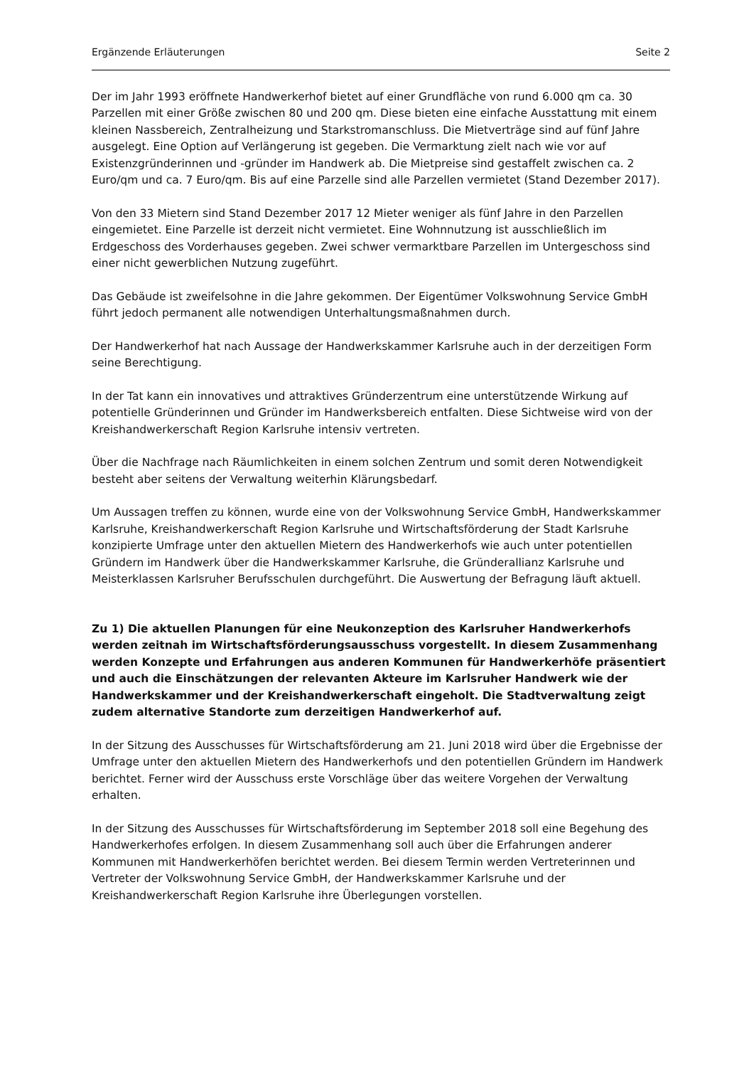Ergänzende Erläuterungen Seite 2
Der im Jahr 1993 eröffnete Handwerkerhof bietet auf einer Grundfläche von rund 6.000 qm ca. 30 Parzellen mit einer Größe zwischen 80 und 200 qm. Diese bieten eine einfache Ausstattung mit einem kleinen Nassbereich, Zentralheizung und Starkstromanschluss. Die Mietverträge sind auf fünf Jahre ausgelegt. Eine Option auf Verlängerung ist gegeben. Die Vermarktung zielt nach wie vor auf Existenzgründerinnen und -gründer im Handwerk ab. Die Mietpreise sind gestaffelt zwischen ca. 2 Euro/qm und ca. 7 Euro/qm. Bis auf eine Parzelle sind alle Parzellen vermietet (Stand Dezember 2017).
Von den 33 Mietern sind Stand Dezember 2017 12 Mieter weniger als fünf Jahre in den Parzellen eingemietet. Eine Parzelle ist derzeit nicht vermietet. Eine Wohnnutzung ist ausschließlich im Erdgeschoss des Vorderhauses gegeben. Zwei schwer vermarktbare Parzellen im Untergeschoss sind einer nicht gewerblichen Nutzung zugeführt.
Das Gebäude ist zweifelsohne in die Jahre gekommen. Der Eigentümer Volkswohnung Service GmbH führt jedoch permanent alle notwendigen Unterhaltungsmaßnahmen durch.
Der Handwerkerhof hat nach Aussage der Handwerkskammer Karlsruhe auch in der derzeitigen Form seine Berechtigung.
In der Tat kann ein innovatives und attraktives Gründerzentrum eine unterstützende Wirkung auf potentielle Gründerinnen und Gründer im Handwerksbereich entfalten. Diese Sichtweise wird von der Kreishandwerkerschaft Region Karlsruhe intensiv vertreten.
Über die Nachfrage nach Räumlichkeiten in einem solchen Zentrum und somit deren Notwendigkeit besteht aber seitens der Verwaltung weiterhin Klärungsbedarf.
Um Aussagen treffen zu können, wurde eine von der Volkswohnung Service GmbH, Handwerkskammer Karlsruhe, Kreishandwerkerschaft Region Karlsruhe und Wirtschaftsförderung der Stadt Karlsruhe konzipierte Umfrage unter den aktuellen Mietern des Handwerkerhofs wie auch unter potentiellen Gründern im Handwerk über die Handwerkskammer Karlsruhe, die Gründerallianz Karlsruhe und Meisterklassen Karlsruher Berufsschulen durchgeführt. Die Auswertung der Befragung läuft aktuell.
Zu 1) Die aktuellen Planungen für eine Neukonzeption des Karlsruher Handwerkerhofs werden zeitnah im Wirtschaftsförderungsausschuss vorgestellt. In diesem Zusammenhang werden Konzepte und Erfahrungen aus anderen Kommunen für Handwerkerhöfe präsentiert und auch die Einschätzungen der relevanten Akteure im Karlsruher Handwerk wie der Handwerkskammer und der Kreishandwerkerschaft eingeholt. Die Stadtverwaltung zeigt zudem alternative Standorte zum derzeitigen Handwerkerhof auf.
In der Sitzung des Ausschusses für Wirtschaftsförderung am 21. Juni 2018 wird über die Ergebnisse der Umfrage unter den aktuellen Mietern des Handwerkerhofs und den potentiellen Gründern im Handwerk berichtet. Ferner wird der Ausschuss erste Vorschläge über das weitere Vorgehen der Verwaltung erhalten.
In der Sitzung des Ausschusses für Wirtschaftsförderung im September 2018 soll eine Begehung des Handwerkerhofes erfolgen. In diesem Zusammenhang soll auch über die Erfahrungen anderer Kommunen mit Handwerkerhöfen berichtet werden. Bei diesem Termin werden Vertreterinnen und Vertreter der Volkswohnung Service GmbH, der Handwerkskammer Karlsruhe und der Kreishandwerkerschaft Region Karlsruhe ihre Überlegungen vorstellen.